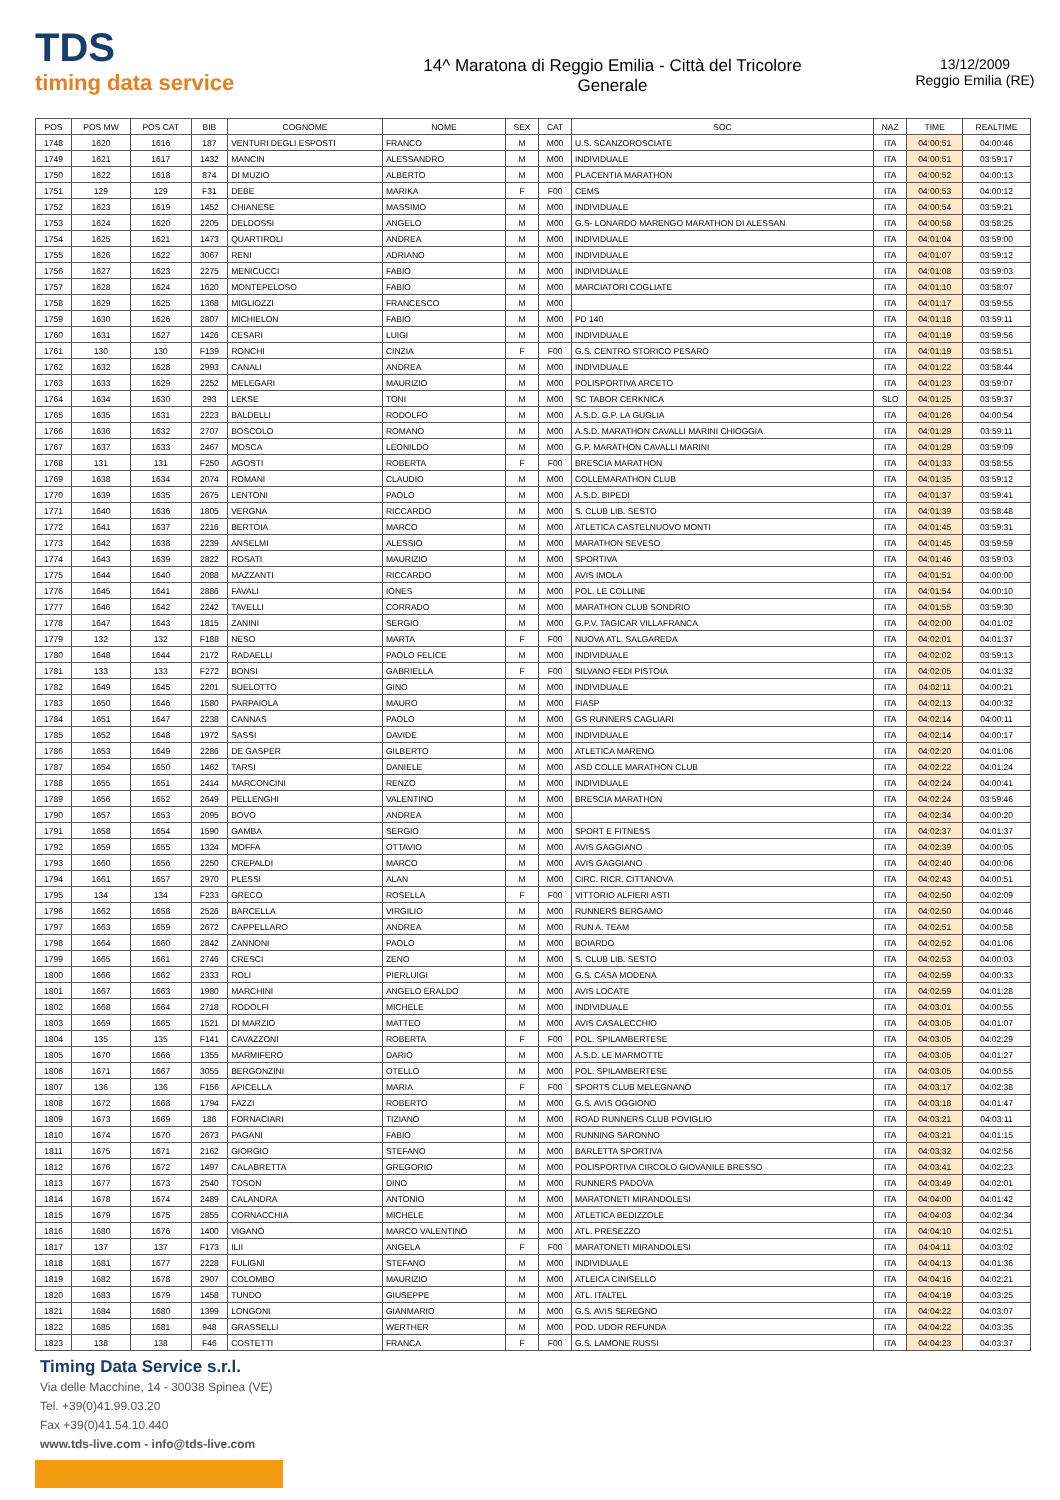TDS
timing data service
14^ Maratona di Reggio Emilia - Città del Tricolore
Generale
13/12/2009
Reggio Emilia (RE)
| POS | POS MW | POS CAT | BIB | COGNOME | NOME | SEX | CAT | SOC | NAZ | TIME | REALTIME |
| --- | --- | --- | --- | --- | --- | --- | --- | --- | --- | --- | --- |
| 1748 | 1620 | 1616 | 187 | VENTURI DEGLI ESPOSTI | FRANCO | M | M00 | U.S. SCANZOROSCIATE | ITA | 04:00:51 | 04:00:46 |
| 1749 | 1621 | 1617 | 1432 | MANCIN | ALESSANDRO | M | M00 | INDIVIDUALE | ITA | 04:00:51 | 03:59:17 |
| 1750 | 1622 | 1618 | 874 | DI MUZIO | ALBERTO | M | M00 | PLACENTIA MARATHON | ITA | 04:00:52 | 04:00:13 |
| 1751 | 129 | 129 | F31 | DEBE | MARIKA | F | F00 | CEMS | ITA | 04:00:53 | 04:00:12 |
| 1752 | 1623 | 1619 | 1452 | CHIANESE | MASSIMO | M | M00 | INDIVIDUALE | ITA | 04:00:54 | 03:59:21 |
| 1753 | 1624 | 1620 | 2205 | DELDOSSI | ANGELO | M | M00 | G.S- LONARDO MARENGO MARATHON DI ALESSAN | ITA | 04:00:58 | 03:58:25 |
| 1754 | 1625 | 1621 | 1473 | QUARTIROLI | ANDREA | M | M00 | INDIVIDUALE | ITA | 04:01:04 | 03:59:00 |
| 1755 | 1626 | 1622 | 3067 | RENI | ADRIANO | M | M00 | INDIVIDUALE | ITA | 04:01:07 | 03:59:12 |
| 1756 | 1627 | 1623 | 2275 | MENICUCCI | FABIO | M | M00 | INDIVIDUALE | ITA | 04:01:08 | 03:59:03 |
| 1757 | 1628 | 1624 | 1620 | MONTEPELOSO | FABIO | M | M00 | MARCIATORI COGLIATE | ITA | 04:01:10 | 03:58:07 |
| 1758 | 1629 | 1625 | 1368 | MIGLIOZZI | FRANCESCO | M | M00 | | ITA | 04:01:17 | 03:59:55 |
| 1759 | 1630 | 1626 | 2807 | MICHIELON | FABIO | M | M00 | PD 140 | ITA | 04:01:18 | 03:59:11 |
| 1760 | 1631 | 1627 | 1426 | CESARI | LUIGI | M | M00 | INDIVIDUALE | ITA | 04:01:19 | 03:59:56 |
| 1761 | 130 | 130 | F139 | RONCHI | CINZIA | F | F00 | G.S. CENTRO STORICO PESARO | ITA | 04:01:19 | 03:58:51 |
| 1762 | 1632 | 1628 | 2993 | CANALI | ANDREA | M | M00 | INDIVIDUALE | ITA | 04:01:22 | 03:58:44 |
| 1763 | 1633 | 1629 | 2252 | MELEGARI | MAURIZIO | M | M00 | POLISPORTIVA ARCETO | ITA | 04:01:23 | 03:59:07 |
| 1764 | 1634 | 1630 | 293 | LEKSE | TONI | M | M00 | SC TABOR CERKNICA | SLO | 04:01:25 | 03:59:37 |
| 1765 | 1635 | 1631 | 2223 | BALDELLI | RODOLFO | M | M00 | A.S.D. G.P. LA GUGLIA | ITA | 04:01:26 | 04:00:54 |
| 1766 | 1636 | 1632 | 2707 | BOSCOLO | ROMANO | M | M00 | A.S.D. MARATHON CAVALLI MARINI CHIOGGIA | ITA | 04:01:29 | 03:59:11 |
| 1767 | 1637 | 1633 | 2467 | MOSCA | LEONILDO | M | M00 | G.P. MARATHON CAVALLI MARINI | ITA | 04:01:29 | 03:59:09 |
| 1768 | 131 | 131 | F250 | AGOSTI | ROBERTA | F | F00 | BRESCIA MARATHON | ITA | 04:01:33 | 03:58:55 |
| 1769 | 1638 | 1634 | 2074 | ROMANI | CLAUDIO | M | M00 | COLLEMARATHON CLUB | ITA | 04:01:35 | 03:59:12 |
| 1770 | 1639 | 1635 | 2675 | LENTONI | PAOLO | M | M00 | A.S.D. BIPEDI | ITA | 04:01:37 | 03:59:41 |
| 1771 | 1640 | 1636 | 1805 | VERGNA | RICCARDO | M | M00 | S. CLUB LIB. SESTO | ITA | 04:01:39 | 03:58:48 |
| 1772 | 1641 | 1637 | 2216 | BERTOIA | MARCO | M | M00 | ATLETICA CASTELNUOVO MONTI | ITA | 04:01:45 | 03:59:31 |
| 1773 | 1642 | 1638 | 2239 | ANSELMI | ALESSIO | M | M00 | MARATHON SEVESO | ITA | 04:01:45 | 03:59:59 |
| 1774 | 1643 | 1639 | 2822 | ROSATI | MAURIZIO | M | M00 | SPORTIVA | ITA | 04:01:46 | 03:59:03 |
| 1775 | 1644 | 1640 | 2088 | MAZZANTI | RICCARDO | M | M00 | AVIS IMOLA | ITA | 04:01:51 | 04:00:00 |
| 1776 | 1645 | 1641 | 2886 | FAVALI | IONES | M | M00 | POL. LE COLLINE | ITA | 04:01:54 | 04:00:10 |
| 1777 | 1646 | 1642 | 2242 | TAVELLI | CORRADO | M | M00 | MARATHON CLUB SONDRIO | ITA | 04:01:55 | 03:59:30 |
| 1778 | 1647 | 1643 | 1815 | ZANINI | SERGIO | M | M00 | G.P.V. TAGICAR VILLAFRANCA | ITA | 04:02:00 | 04:01:02 |
| 1779 | 132 | 132 | F188 | NESO | MARTA | F | F00 | NUOVA ATL. SALGAREDA | ITA | 04:02:01 | 04:01:37 |
| 1780 | 1648 | 1644 | 2172 | RADAELLI | PAOLO FELICE | M | M00 | INDIVIDUALE | ITA | 04:02:02 | 03:59:13 |
| 1781 | 133 | 133 | F272 | BONSI | GABRIELLA | F | F00 | SILVANO FEDI PISTOIA | ITA | 04:02:05 | 04:01:32 |
| 1782 | 1649 | 1645 | 2201 | SUELOTTO | GINO | M | M00 | INDIVIDUALE | ITA | 04:02:11 | 04:00:21 |
| 1783 | 1650 | 1646 | 1580 | PARPAIOLA | MAURO | M | M00 | FIASP | ITA | 04:02:13 | 04:00:32 |
| 1784 | 1651 | 1647 | 2238 | CANNAS | PAOLO | M | M00 | GS RUNNERS CAGLIARI | ITA | 04:02:14 | 04:00:11 |
| 1785 | 1652 | 1648 | 1972 | SASSI | DAVIDE | M | M00 | INDIVIDUALE | ITA | 04:02:14 | 04:00:17 |
| 1786 | 1653 | 1649 | 2286 | DE GASPER | GILBERTO | M | M00 | ATLETICA MARENO | ITA | 04:02:20 | 04:01:06 |
| 1787 | 1654 | 1650 | 1462 | TARSI | DANIELE | M | M00 | ASD COLLE MARATHON CLUB | ITA | 04:02:22 | 04:01:24 |
| 1788 | 1655 | 1651 | 2414 | MARCONCINI | RENZO | M | M00 | INDIVIDUALE | ITA | 04:02:24 | 04:00:41 |
| 1789 | 1656 | 1652 | 2649 | PELLENGHI | VALENTINO | M | M00 | BRESCIA MARATHON | ITA | 04:02:24 | 03:59:46 |
| 1790 | 1657 | 1653 | 2095 | BOVO | ANDREA | M | M00 | | ITA | 04:02:34 | 04:00:20 |
| 1791 | 1658 | 1654 | 1590 | GAMBA | SERGIO | M | M00 | SPORT E FITNESS | ITA | 04:02:37 | 04:01:37 |
| 1792 | 1659 | 1655 | 1324 | MOFFA | OTTAVIO | M | M00 | AVIS GAGGIANO | ITA | 04:02:39 | 04:00:05 |
| 1793 | 1660 | 1656 | 2250 | CREPALDI | MARCO | M | M00 | AVIS GAGGIANO | ITA | 04:02:40 | 04:00:06 |
| 1794 | 1661 | 1657 | 2970 | PLESSI | ALAN | M | M00 | CIRC. RICR. CITTANOVA | ITA | 04:02:43 | 04:00:51 |
| 1795 | 134 | 134 | F233 | GRECO | ROSELLA | F | F00 | VITTORIO ALFIERI ASTI | ITA | 04:02:50 | 04:02:09 |
| 1796 | 1662 | 1658 | 2526 | BARCELLA | VIRGILIO | M | M00 | RUNNERS BERGAMO | ITA | 04:02:50 | 04:00:46 |
| 1797 | 1663 | 1659 | 2672 | CAPPELLARO | ANDREA | M | M00 | RUN A. TEAM | ITA | 04:02:51 | 04:00:58 |
| 1798 | 1664 | 1660 | 2842 | ZANNONI | PAOLO | M | M00 | BOIARDO | ITA | 04:02:52 | 04:01:06 |
| 1799 | 1665 | 1661 | 2746 | CRESCI | ZENO | M | M00 | S. CLUB LIB. SESTO | ITA | 04:02:53 | 04:00:03 |
| 1800 | 1666 | 1662 | 2333 | ROLI | PIERLUIGI | M | M00 | G.S. CASA MODENA | ITA | 04:02:59 | 04:00:33 |
| 1801 | 1667 | 1663 | 1980 | MARCHINI | ANGELO ERALDO | M | M00 | AVIS LOCATE | ITA | 04:02:59 | 04:01:28 |
| 1802 | 1668 | 1664 | 2718 | RODOLFI | MICHELE | M | M00 | INDIVIDUALE | ITA | 04:03:01 | 04:00:55 |
| 1803 | 1669 | 1665 | 1521 | DI MARZIO | MATTEO | M | M00 | AVIS CASALECCHIO | ITA | 04:03:05 | 04:01:07 |
| 1804 | 135 | 135 | F141 | CAVAZZONI | ROBERTA | F | F00 | POL. SPILAMBERTESE | ITA | 04:03:05 | 04:02:29 |
| 1805 | 1670 | 1666 | 1355 | MARMIFERO | DARIO | M | M00 | A.S.D. LE MARMOTTE | ITA | 04:03:05 | 04:01:27 |
| 1806 | 1671 | 1667 | 3055 | BERGONZINI | OTELLO | M | M00 | POL. SPILAMBERTESE | ITA | 04:03:05 | 04:00:55 |
| 1807 | 136 | 136 | F156 | APICELLA | MARIA | F | F00 | SPORTS CLUB MELEGNANO | ITA | 04:03:17 | 04:02:38 |
| 1808 | 1672 | 1668 | 1794 | FAZZI | ROBERTO | M | M00 | G.S. AVIS OGGIONO | ITA | 04:03:18 | 04:01:47 |
| 1809 | 1673 | 1669 | 186 | FORNACIARI | TIZIANO | M | M00 | ROAD RUNNERS CLUB POVIGLIO | ITA | 04:03:21 | 04:03:11 |
| 1810 | 1674 | 1670 | 2673 | PAGANI | FABIO | M | M00 | RUNNING SARONNO | ITA | 04:03:21 | 04:01:15 |
| 1811 | 1675 | 1671 | 2162 | GIORGIO | STEFANO | M | M00 | BARLETTA SPORTIVA | ITA | 04:03:32 | 04:02:56 |
| 1812 | 1676 | 1672 | 1497 | CALABRETTA | GREGORIO | M | M00 | POLISPORTIVA CIRCOLO GIOVANILE BRESSO | ITA | 04:03:41 | 04:02:23 |
| 1813 | 1677 | 1673 | 2540 | TOSON | DINO | M | M00 | RUNNERS PADOVA | ITA | 04:03:49 | 04:02:01 |
| 1814 | 1678 | 1674 | 2489 | CALANDRA | ANTONIO | M | M00 | MARATONETI MIRANDOLESI | ITA | 04:04:00 | 04:01:42 |
| 1815 | 1679 | 1675 | 2855 | CORNACCHIA | MICHELE | M | M00 | ATLETICA BEDIZZOLE | ITA | 04:04:03 | 04:02:34 |
| 1816 | 1680 | 1676 | 1400 | VIGANÒ | MARCO VALENTINO | M | M00 | ATL. PRESEZZO | ITA | 04:04:10 | 04:02:51 |
| 1817 | 137 | 137 | F173 | ILII | ANGELA | F | F00 | MARATONETI MIRANDOLESI | ITA | 04:04:11 | 04:03:02 |
| 1818 | 1681 | 1677 | 2228 | FULIGNI | STEFANO | M | M00 | INDIVIDUALE | ITA | 04:04:13 | 04:01:36 |
| 1819 | 1682 | 1678 | 2907 | COLOMBO | MAURIZIO | M | M00 | ATLEICA CINISELLO | ITA | 04:04:16 | 04:02:21 |
| 1820 | 1683 | 1679 | 1458 | TUNDO | GIUSEPPE | M | M00 | ATL. ITALTEL | ITA | 04:04:19 | 04:03:25 |
| 1821 | 1684 | 1680 | 1399 | LONGONI | GIANMARIO | M | M00 | G.S. AVIS SEREGNO | ITA | 04:04:22 | 04:03:07 |
| 1822 | 1685 | 1681 | 948 | GRASSELLI | WERTHER | M | M00 | POD. UDOR REFUNDA | ITA | 04:04:22 | 04:03:35 |
| 1823 | 138 | 138 | F46 | COSTETTI | FRANCA | F | F00 | G.S. LAMONE RUSSI | ITA | 04:04:23 | 04:03:37 |
Timing Data Service s.r.l.
Via delle Macchine, 14 - 30038 Spinea (VE)
Tel. +39(0)41.99.03.20
Fax +39(0)41.54.10.440
www.tds-live.com - info@tds-live.com